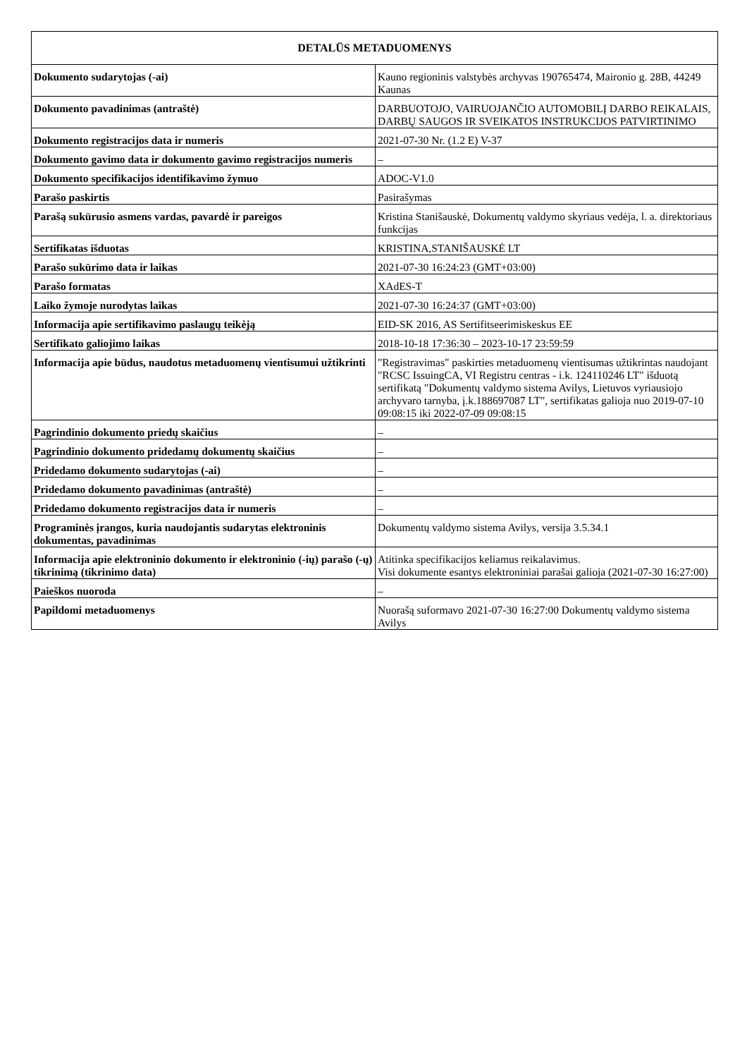| DETALŪS METADUOMENYS | |
| --- | --- |
| Dokumento sudarytojas (-ai) | Kauno regioninis valstybės archyvas 190765474, Maironio g. 28B, 44249 Kaunas |
| Dokumento pavadinimas (antraštė) | DARBUOTOJO, VAIRUOJANČIO AUTOMOBILĮ DARBO REIKALAIS, DARBŲ SAUGOS IR SVEIKATOS INSTRUKCIJOS PATVIRTINIMO |
| Dokumento registracijos data ir numeris | 2021-07-30 Nr. (1.2 E) V-37 |
| Dokumento gavimo data ir dokumento gavimo registracijos numeris | – |
| Dokumento specifikacijos identifikavimo žymuo | ADOC-V1.0 |
| Parašo paskirtis | Pasirašymas |
| Parašą sukūrusio asmens vardas, pavardė ir pareigos | Kristina Stanišauskė, Dokumentų valdymo skyriaus vedėja, l. a. direktoriaus funkcijas |
| Sertifikatas išduotas | KRISTINA,STANIŠAUSKĖ LT |
| Parašo sukūrimo data ir laikas | 2021-07-30 16:24:23 (GMT+03:00) |
| Parašo formatas | XAdES-T |
| Laiko žymoje nurodytas laikas | 2021-07-30 16:24:37 (GMT+03:00) |
| Informacija apie sertifikavimo paslaugų teikėją | EID-SK 2016, AS Sertifitseerimiskeskus EE |
| Sertifikato galiojimo laikas | 2018-10-18 17:36:30 – 2023-10-17 23:59:59 |
| Informacija apie būdus, naudotus metaduomenų vientisumui užtikrinti | "Registravimas" paskirties metaduomenų vientisumas užtikrintas naudojant "RCSC IssuingCA, VI Registru centras - i.k. 124110246 LT" išduotą sertifikatą "Dokumentų valdymo sistema Avilys, Lietuvos vyriausiojo archyvaro tarnyba, į.k.188697087 LT", sertifikatas galioja nuo 2019-07-10 09:08:15 iki 2022-07-09 09:08:15 |
| Pagrindinio dokumento priedų skaičius | – |
| Pagrindinio dokumento pridedamų dokumentų skaičius | – |
| Pridedamo dokumento sudarytojas (-ai) | – |
| Pridedamo dokumento pavadinimas (antraštė) | – |
| Pridedamo dokumento registracijos data ir numeris | – |
| Programinės įrangos, kuria naudojantis sudarytas elektroninis dokumentas, pavadinimas | Dokumentų valdymo sistema Avilys, versija 3.5.34.1 |
| Informacija apie elektroninio dokumento ir elektroninio (-ių) parašo (-ų) tikrinimą (tikrinimo data) | Atitinka specifikacijos keliamus reikalavimus. Visi dokumente esantys elektroniniai parašai galioja (2021-07-30 16:27:00) |
| Paieškos nuoroda | – |
| Papildomi metaduomenys | Nuorašą suformavo 2021-07-30 16:27:00 Dokumentų valdymo sistema Avilys |